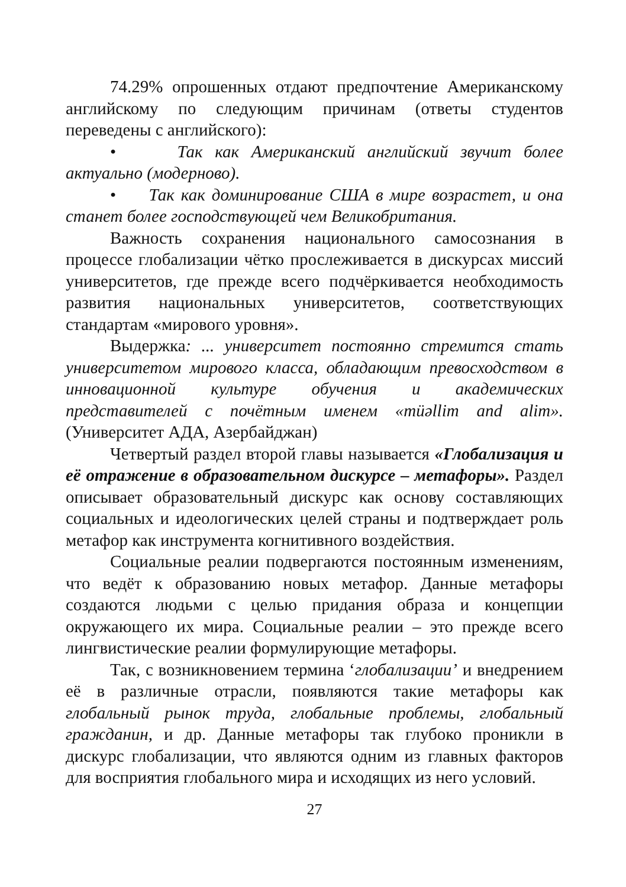74.29% опрошенных отдают предпочтение Американскому английскому по следующим причинам (ответы студентов переведены с английского):
• Так как Американский английский звучит более актуально (модерново).
• Так как доминирование США в мире возрастет, и она станет более господствующей чем Великобритания.
Важность сохранения национального самосознания в процессе глобализации чётко прослеживается в дискурсах миссий университетов, где прежде всего подчёркивается необходимость развития национальных университетов, соответствующих стандартам «мирового уровня».
Выдержка: ... университет постоянно стремится стать университетом мирового класса, обладающим превосходством в инновационной культуре обучения и академических представителей с почётным именем «müəllim and alim». (Университет АДА, Азербайджан)
Четвертый раздел второй главы называется «Глобализация и её отражение в образовательном дискурсе – метафоры». Раздел описывает образовательный дискурс как основу составляющих социальных и идеологических целей страны и подтверждает роль метафор как инструмента когнитивного воздействия.
Социальные реалии подвергаются постоянным изменениям, что ведёт к образованию новых метафор. Данные метафоры создаются людьми с целью придания образа и концепции окружающего их мира. Социальные реалии – это прежде всего лингвистические реалии формулирующие метафоры.
Так, с возникновением термина ‘глобализации’ и внедрением её в различные отрасли, появляются такие метафоры как глобальный рынок труда, глобальные проблемы, глобальный гражданин, и др. Данные метафоры так глубоко проникли в дискурс глобализации, что являются одним из главных факторов для восприятия глобального мира и исходящих из него условий.
27